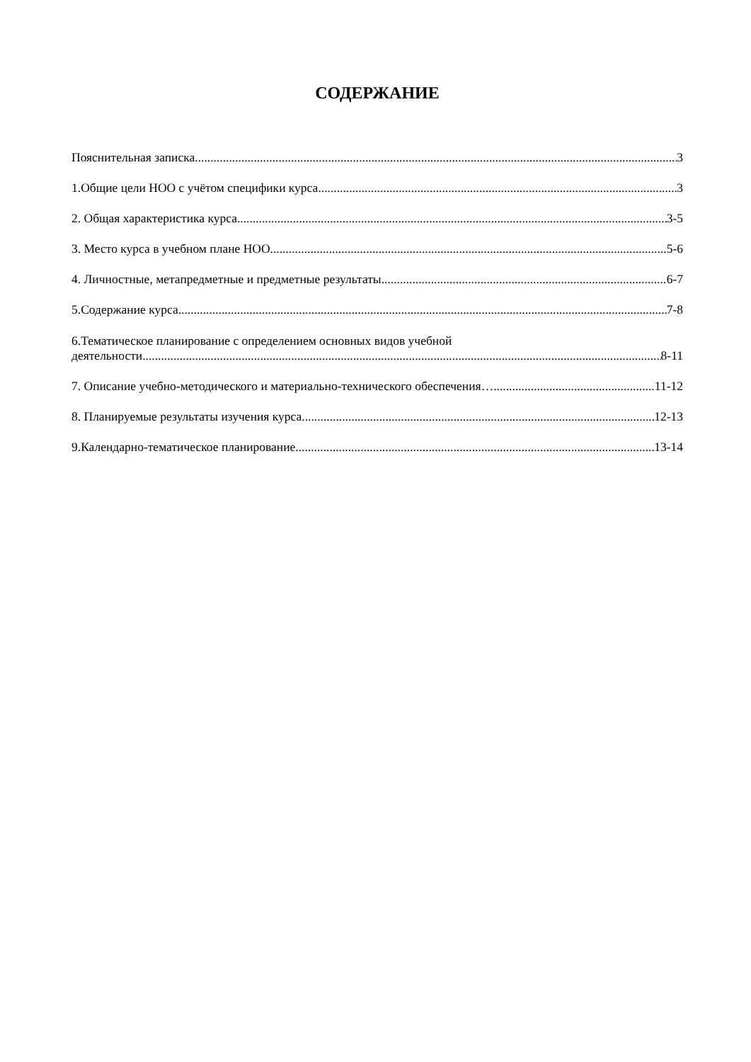СОДЕРЖАНИЕ
Пояснительная записка 3
1.Общие цели НОО с учётом специфики курса 3
2. Общая характеристика курса 3-5
3. Место курса в учебном плане НОО 5-6
4. Личностные, метапредметные и предметные результаты 6-7
5.Содержание курса 7-8
6.Тематическое планирование с определением основных видов учебной
деятельности 8-11
7. Описание учебно-методического и материально-технического обеспечения… 11-12
8. Планируемые результаты изучения курса 12-13
9.Календарно-тематическое планирование 13-14